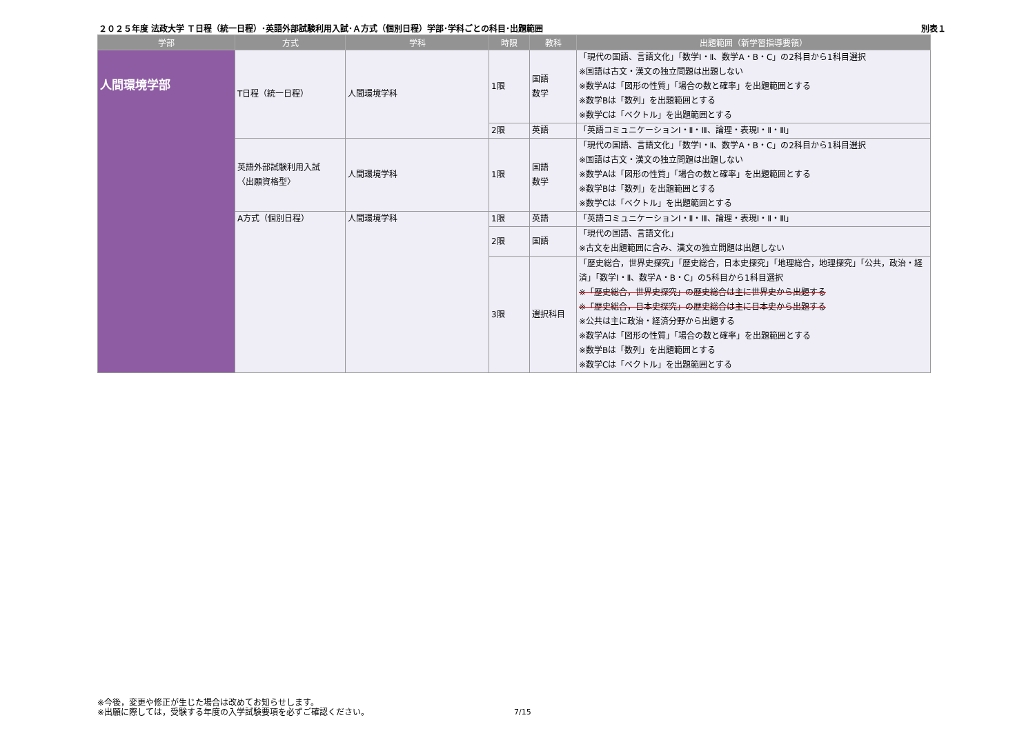２０２５年度 法政大学 Ｔ日程（統一日程）･英語外部試験利用入試･Ａ方式（個別日程）学部･学科ごとの科目･出題範囲 別表１
| 学部 | 方式 | 学科 | 時限 | 教科 | 出題範囲（新学習指導要領） |
| --- | --- | --- | --- | --- | --- |
| 人間環境学部 | T日程（統一日程） | 人間環境学科 | 1限 | 国語 数学 | 「現代の国語、言語文化」「数学Ⅰ・Ⅱ、数学A・B・C」の2科目から1科目選択 ※国語は古文・漢文の独立問題は出題しない ※数学Aは「図形の性質」「場合の数と確率」を出題範囲とする ※数学Bは「数列」を出題範囲とする ※数学Cは「ベクトル」を出題範囲とする |
| | | | 2限 | 英語 | 「英語コミュニケーションⅠ・Ⅱ・Ⅲ、論理・表現Ⅰ・Ⅱ・Ⅲ」 |
| | 英語外部試験利用入試 〈出願資格型〉 | 人間環境学科 | 1限 | 国語 数学 | 「現代の国語、言語文化」「数学Ⅰ・Ⅱ、数学A・B・C」の2科目から1科目選択 ※国語は古文・漢文の独立問題は出題しない ※数学Aは「図形の性質」「場合の数と確率」を出題範囲とする ※数学Bは「数列」を出題範囲とする ※数学Cは「ベクトル」を出題範囲とする |
| | A方式（個別日程） | 人間環境学科 | 1限 | 英語 | 「英語コミュニケーションⅠ・Ⅱ・Ⅲ、論理・表現Ⅰ・Ⅱ・Ⅲ」 |
| | | | 2限 | 国語 | 「現代の国語、言語文化」 ※古文を出題範囲に含み、漢文の独立問題は出題しない |
| | | | 3限 | 選択科目 | 「歴史総合，世界史探究」「歴史総合，日本史探究」「地理総合，地理探究」「公共，政治・経済」「数学Ⅰ・Ⅱ、数学A・B・C」の5科目から1科目選択 ※「歴史総合，世界史探究」の歴史総合は主に世界史から出題する ※「歴史総合，日本史探究」の歴史総合は主に日本史から出題する ※公共は主に政治・経済分野から出題する ※数学Aは「図形の性質」「場合の数と確率」を出題範囲とする ※数学Bは「数列」を出題範囲とする ※数学Cは「ベクトル」を出題範囲とする |
※今後，変更や修正が生じた場合は改めてお知らせします。
※出願に際しては，受験する年度の入学試験要項を必ずご確認ください。
7/15